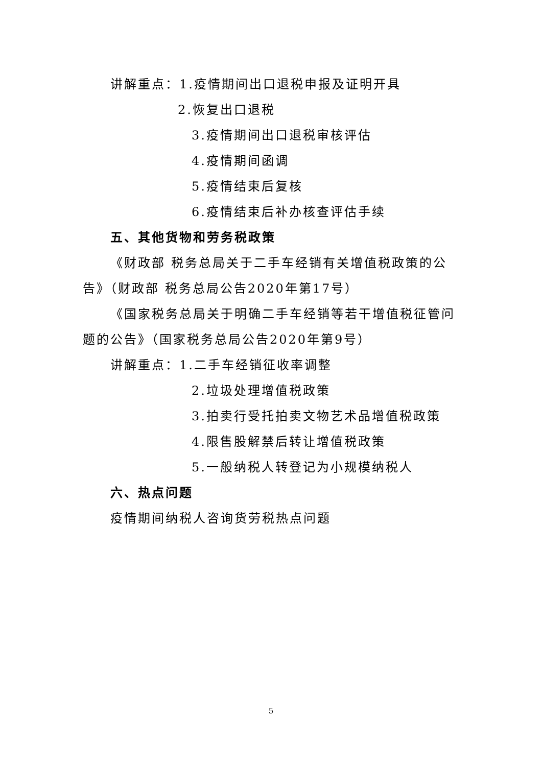讲解重点：1.疫情期间出口退税申报及证明开具
2.恢复出口退税
3.疫情期间出口退税审核评估
4.疫情期间函调
5.疫情结束后复核
6.疫情结束后补办核查评估手续
五、其他货物和劳务税政策
《财政部 税务总局关于二手车经销有关增值税政策的公
告》（财政部 税务总局公告2020年第17号）
《国家税务总局关于明确二手车经销等若干增值税征管问
题的公告》（国家税务总局公告2020年第9号）
讲解重点：1.二手车经销征收率调整
2.垃圾处理增值税政策
3.拍卖行受托拍卖文物艺术品增值税政策
4.限售股解禁后转让增值税政策
5.一般纳税人转登记为小规模纳税人
六、热点问题
疫情期间纳税人咨询货劳税热点问题
5